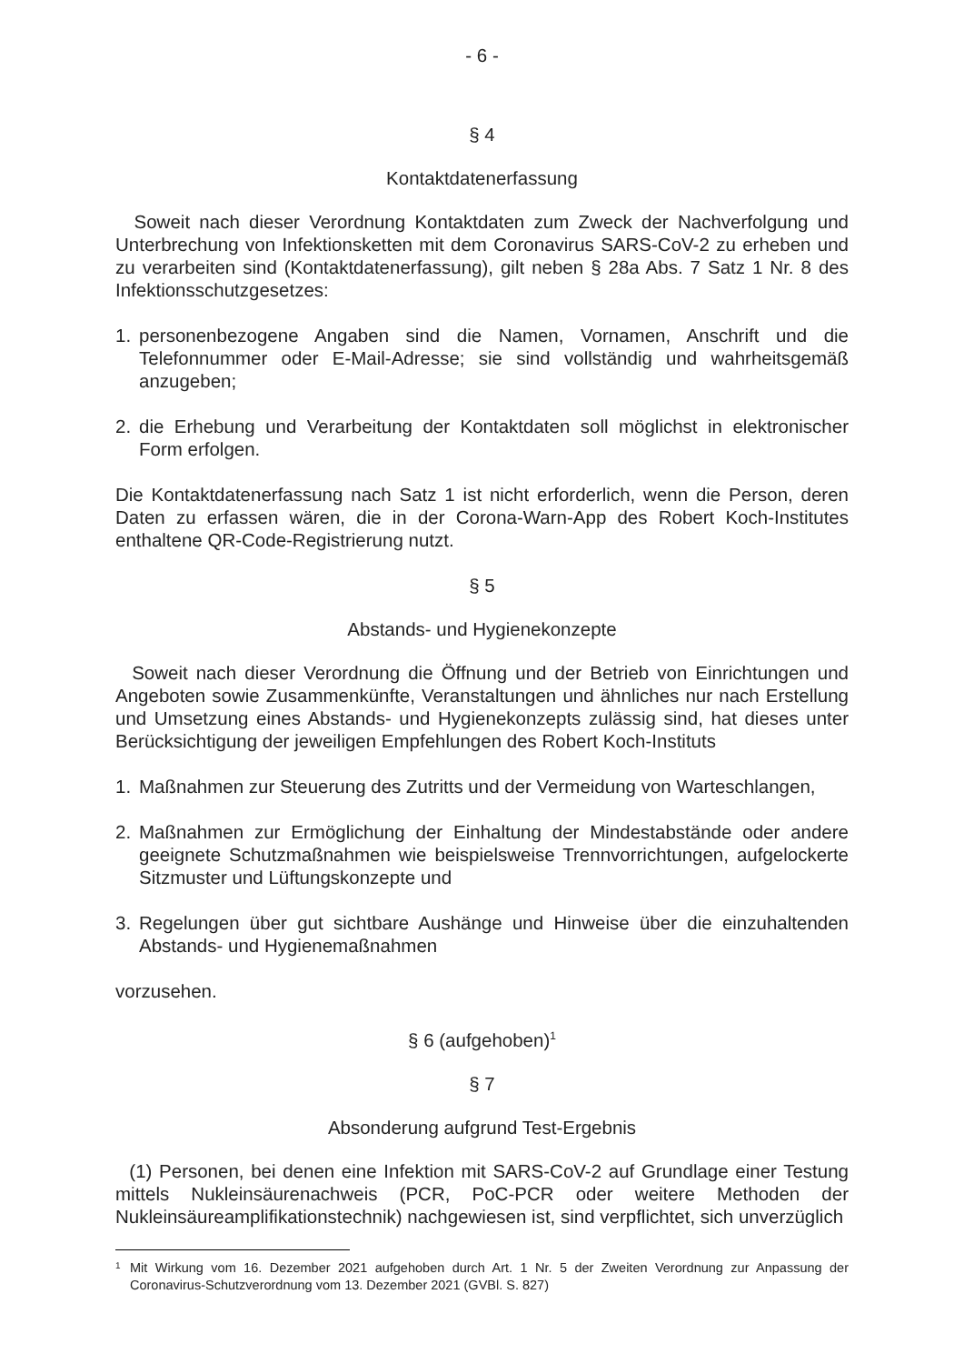- 6 -
§ 4
Kontaktdatenerfassung
Soweit nach dieser Verordnung Kontaktdaten zum Zweck der Nachverfolgung und Unterbrechung von Infektionsketten mit dem Coronavirus SARS-CoV-2 zu erheben und zu verarbeiten sind (Kontaktdatenerfassung), gilt neben § 28a Abs. 7 Satz 1 Nr. 8 des Infektionsschutzgesetzes:
1. personenbezogene Angaben sind die Namen, Vornamen, Anschrift und die Telefonnummer oder E-Mail-Adresse; sie sind vollständig und wahrheitsgemäß anzugeben;
2. die Erhebung und Verarbeitung der Kontaktdaten soll möglichst in elektronischer Form erfolgen.
Die Kontaktdatenerfassung nach Satz 1 ist nicht erforderlich, wenn die Person, deren Daten zu erfassen wären, die in der Corona-Warn-App des Robert Koch-Institutes enthaltene QR-Code-Registrierung nutzt.
§ 5
Abstands- und Hygienekonzepte
Soweit nach dieser Verordnung die Öffnung und der Betrieb von Einrichtungen und Angeboten sowie Zusammenkünfte, Veranstaltungen und ähnliches nur nach Erstellung und Umsetzung eines Abstands- und Hygienekonzepts zulässig sind, hat dieses unter Berücksichtigung der jeweiligen Empfehlungen des Robert Koch-Instituts
1. Maßnahmen zur Steuerung des Zutritts und der Vermeidung von Warteschlangen,
2. Maßnahmen zur Ermöglichung der Einhaltung der Mindestabstände oder andere geeignete Schutzmaßnahmen wie beispielsweise Trennvorrichtungen, aufgelockerte Sitzmuster und Lüftungskonzepte und
3. Regelungen über gut sichtbare Aushänge und Hinweise über die einzuhaltenden Abstands- und Hygienemaßnahmen
vorzusehen.
§ 6 (aufgehoben)<sup>1</sup>
§ 7
Absonderung aufgrund Test-Ergebnis
(1) Personen, bei denen eine Infektion mit SARS-CoV-2 auf Grundlage einer Testung mittels Nukleinsäurenachweis (PCR, PoC-PCR oder weitere Methoden der Nukleinsäureamplifikationstechnik) nachgewiesen ist, sind verpflichtet, sich unverzüglich
1 Mit Wirkung vom 16. Dezember 2021 aufgehoben durch Art. 1 Nr. 5 der Zweiten Verordnung zur Anpassung der Coronavirus-Schutzverordnung vom 13. Dezember 2021 (GVBl. S. 827)